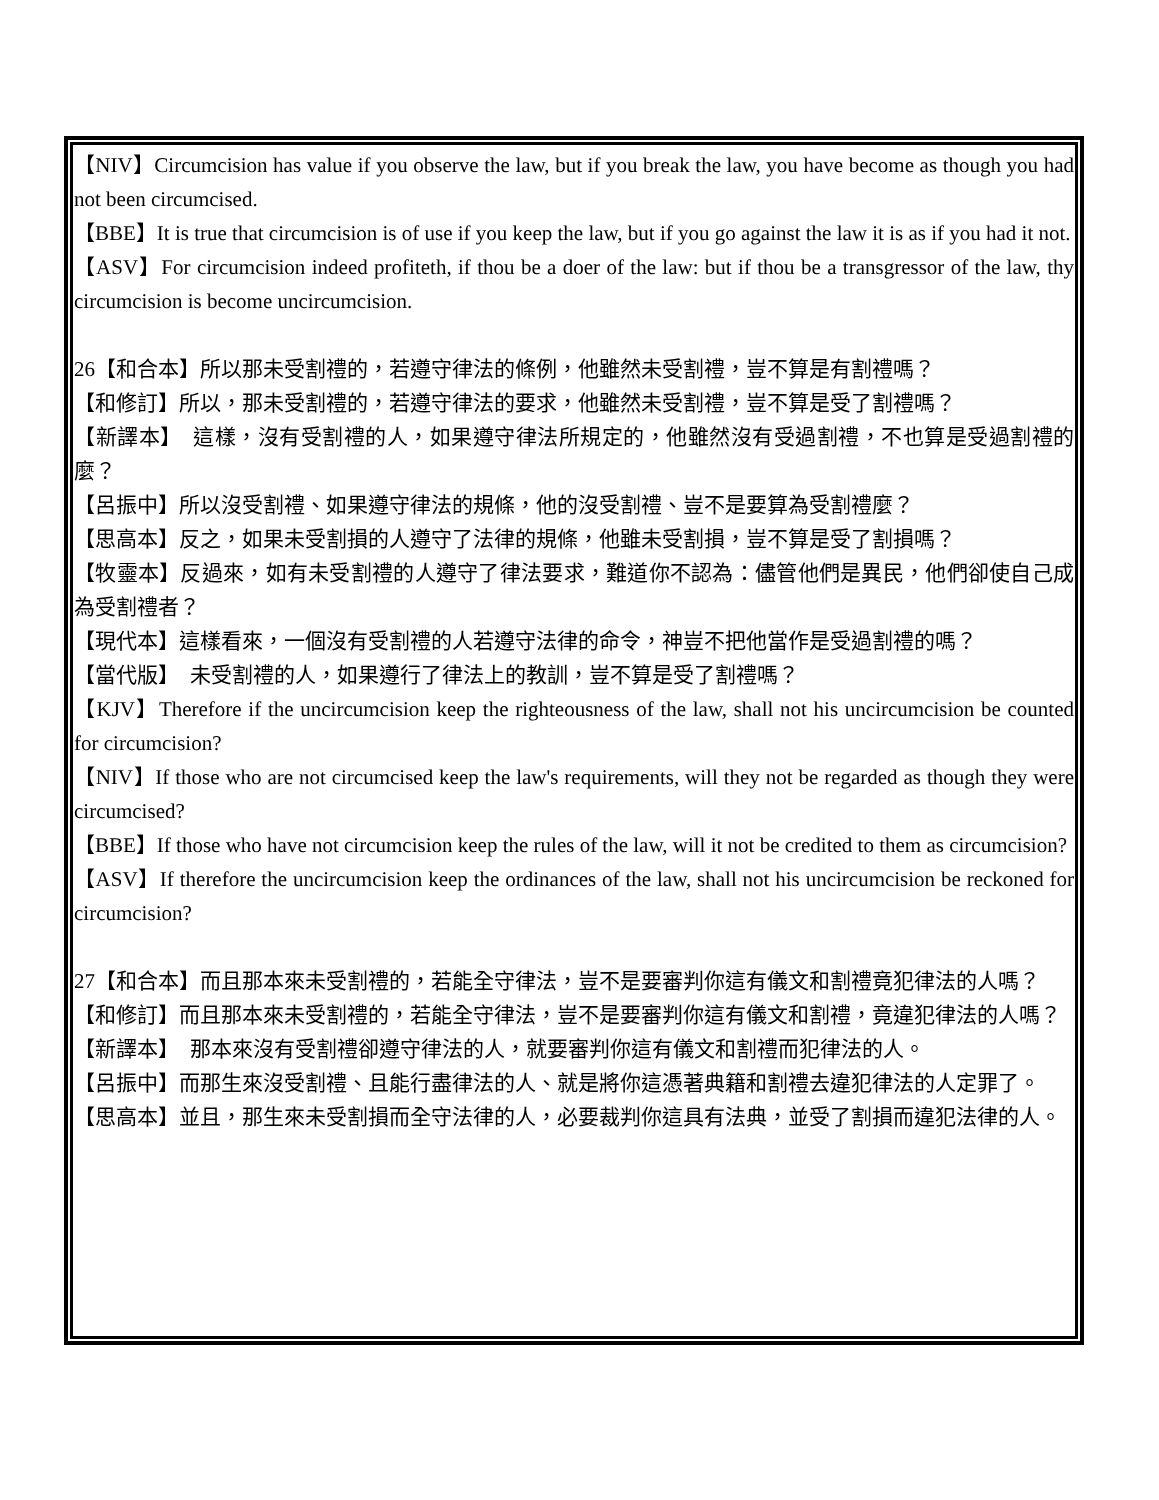【NIV】Circumcision has value if you observe the law, but if you break the law, you have become as though you had not been circumcised.
【BBE】It is true that circumcision is of use if you keep the law, but if you go against the law it is as if you had it not.
【ASV】For circumcision indeed profiteth, if thou be a doer of the law: but if thou be a transgressor of the law, thy circumcision is become uncircumcision.
26【和合本】所以那未受割禮的，若遵守律法的條例，他雖然未受割禮，豈不算是有割禮嗎？
【和修訂】所以，那未受割禮的，若遵守律法的要求，他雖然未受割禮，豈不算是受了割禮嗎？
【新譯本】　這樣，沒有受割禮的人，如果遵守律法所規定的，他雖然沒有受過割禮，不也算是受過割禮的麼？
【呂振中】所以沒受割禮、如果遵守律法的規條，他的沒受割禮、豈不是要算為受割禮麼？
【思高本】反之，如果未受割損的人遵守了法律的規條，他雖未受割損，豈不算是受了割損嗎？
【牧靈本】反過來，如有未受割禮的人遵守了律法要求，難道你不認為：儘管他們是異民，他們卻使自己成為受割禮者？
【現代本】這樣看來，一個沒有受割禮的人若遵守法律的命令，神豈不把他當作是受過割禮的嗎？
【當代版】　未受割禮的人，如果遵行了律法上的教訓，豈不算是受了割禮嗎？
【KJV】Therefore if the uncircumcision keep the righteousness of the law, shall not his uncircumcision be counted for circumcision?
【NIV】If those who are not circumcised keep the law's requirements, will they not be regarded as though they were circumcised?
【BBE】If those who have not circumcision keep the rules of the law, will it not be credited to them as circumcision?
【ASV】If therefore the uncircumcision keep the ordinances of the law, shall not his uncircumcision be reckoned for circumcision?
27【和合本】而且那本來未受割禮的，若能全守律法，豈不是要審判你這有儀文和割禮竟犯律法的人嗎？
【和修訂】而且那本來未受割禮的，若能全守律法，豈不是要審判你這有儀文和割禮，竟違犯律法的人嗎？
【新譯本】　那本來沒有受割禮卻遵守律法的人，就要審判你這有儀文和割禮而犯律法的人。
【呂振中】而那生來沒受割禮、且能行盡律法的人、就是將你這憑著典籍和割禮去違犯律法的人定罪了。
【思高本】並且，那生來未受割損而全守法律的人，必要裁判你這具有法典，並受了割損而違犯法律的人。